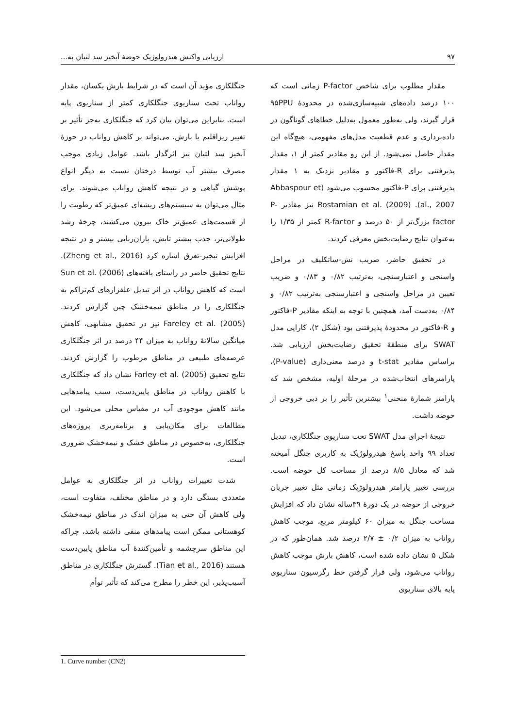۹۷ ارزیابی واکنش هیدرولوژیک حوضهٔ آبخیز سد لتیان به...
مقدار مطلوب برای شاخص P-factor زمانی است که ۱۰۰ درصد داده‌های شبیه‌سازی‌شده در محدودهٔ ۹۵PPU قرار گیرند، ولی به‌طور معمول به‌دلیل خطاهای گوناگون در داده‌برداری و عدم قطعیت مدل‌های مفهومی، هیچ‌گاه این مقدار حاصل نمی‌شود. از این رو مقادیر کمتر از ۱، مقدار پذیرفتنی برای R-فاکتور و مقادیر نزدیک به ۱ مقدار پذیرفتنی برای P-فاکتور محسوب می‌شود (Abbaspour et al., 2007). Rostamian et al. (2009) نیز مقادیر P-factor بزرگ‌تر از ۵۰ درصد و R-factor کمتر از ۱/۳۵ را به‌عنوان نتایج رضایت‌بخش معرفی کردند.
در تحقیق حاضر، ضریب نش-ساتکلیف در مراحل واسنجی و اعتبارسنجی، به‌ترتیب ۰/۸۲ و ۰/۸۳ و ضریب تعیین در مراحل واسنجی و اعتبارسنجی به‌ترتیب ۰/۸۲ و ۰/۸۴ به‌دست آمد، همچنین با توجه به اینکه مقادیر P-فاکتور و R-فاکتور در محدودهٔ پذیرفتنی بود (شکل ۲)، کارایی مدل SWAT برای منطقهٔ تحقیق رضایت‌بخش ارزیابی شد. براساس مقادیر t-stat و درصد معنی‌داری (P-value)، پارامترهای انتخاب‌شده در مرحلهٔ اولیه، مشخص شد که پارامتر شمارهٔ منحنی<sup>۱</sup> بیشترین تأثیر را بر دبی خروجی از حوضه داشت.
نتیجهٔ اجرای مدل SWAT تحت سناریوی جنگلکاری، تبدیل تعداد ۹۹ واحد پاسخ هیدرولوژیک به کاربری جنگل آمیخته شد که معادل ۸/۵ درصد از مساحت کل حوضه است. بررسی تغییر پارامتر هیدرولوژیک زمانی مثل تغییر جریان خروجی از حوضه در یک دورهٔ ۳۹ساله نشان داد که افزایش مساحت جنگل به میزان ۶۰ کیلومتر مربع، موجب کاهش رواناب به میزان ۰/۲ ± ۲/۷ درصد شد. همان‌طور که در شکل ۵ نشان داده شده است، کاهش بارش موجب کاهش رواناب می‌شود، ولی قرار گرفتن خط رگرسیون سناریوی پایه بالای سناریوی
جنگلکاری مؤید آن است که در شرایط بارش یکسان، مقدار رواناب تحت سناریوی جنگلکاری کمتر از سناریوی پایه است. بنابراین می‌توان بیان کرد که جنگلکاری به‌جز تأثیر بر تغییر ریزاقلیم یا بارش، می‌تواند بر کاهش رواناب در حوزهٔ آبخیز سد لتیان نیز اثرگذار باشد. عوامل زیادی موجب مصرف بیشتر آب توسط درختان نسبت به دیگر انواع پوشش گیاهی و در نتیجه کاهش رواناب می‌شوند. برای مثال می‌توان به سیستم‌های ریشه‌ای عمیق‌تر که رطوبت را از قسمت‌های عمیق‌تر خاک بیرون می‌کشند، چرخهٔ رشد طولانی‌تر، جذب بیشتر تابش، باران‌ربایی بیشتر و در نتیجه افزایش تبخیر-تعرق اشاره کرد (Zheng et al., 2016). نتایج تحقیق حاضر در راستای یافته‌های Sun et al. (2006) است که کاهش رواناب در اثر تبدیل علفزارهای کم‌تراکم به جنگلکاری را در مناطق نیمه‌خشک چین گزارش کردند. Fareley et al. (2005) نیز در تحقیق مشابهی، کاهش میانگین سالانهٔ رواناب به میزان ۴۴ درصد در اثر جنگلکاری عرصه‌های طبیعی در مناطق مرطوب را گزارش کردند. نتایج تحقیق Farley et al. (2005) نشان داد که جنگلکاری با کاهش رواناب در مناطق پایین‌دست، سبب پیامدهایی مانند کاهش موجودی آب در مقیاس محلی می‌شود. این مطالعات برای مکان‌یابی و برنامه‌ریزی پروژه‌های جنگلکاری، به‌خصوص در مناطق خشک و نیمه‌خشک ضروری است.
شدت تغییرات رواناب در اثر جنگلکاری به عوامل متعددی بستگی دارد و در مناطق مختلف، متفاوت است، ولی کاهش آن حتی به میزان اندک در مناطق نیمه‌خشک کوهستانی ممکن است پیامدهای منفی داشته باشد، چراکه این مناطق سرچشمه و تأمین‌کنندهٔ آب مناطق پایین‌دست هستند (Tian et al., 2016). گسترش جنگلکاری در مناطق آسیب‌پذیر، این خطر را مطرح می‌کند که تأثیر توأم
1. Curve number (CN2)